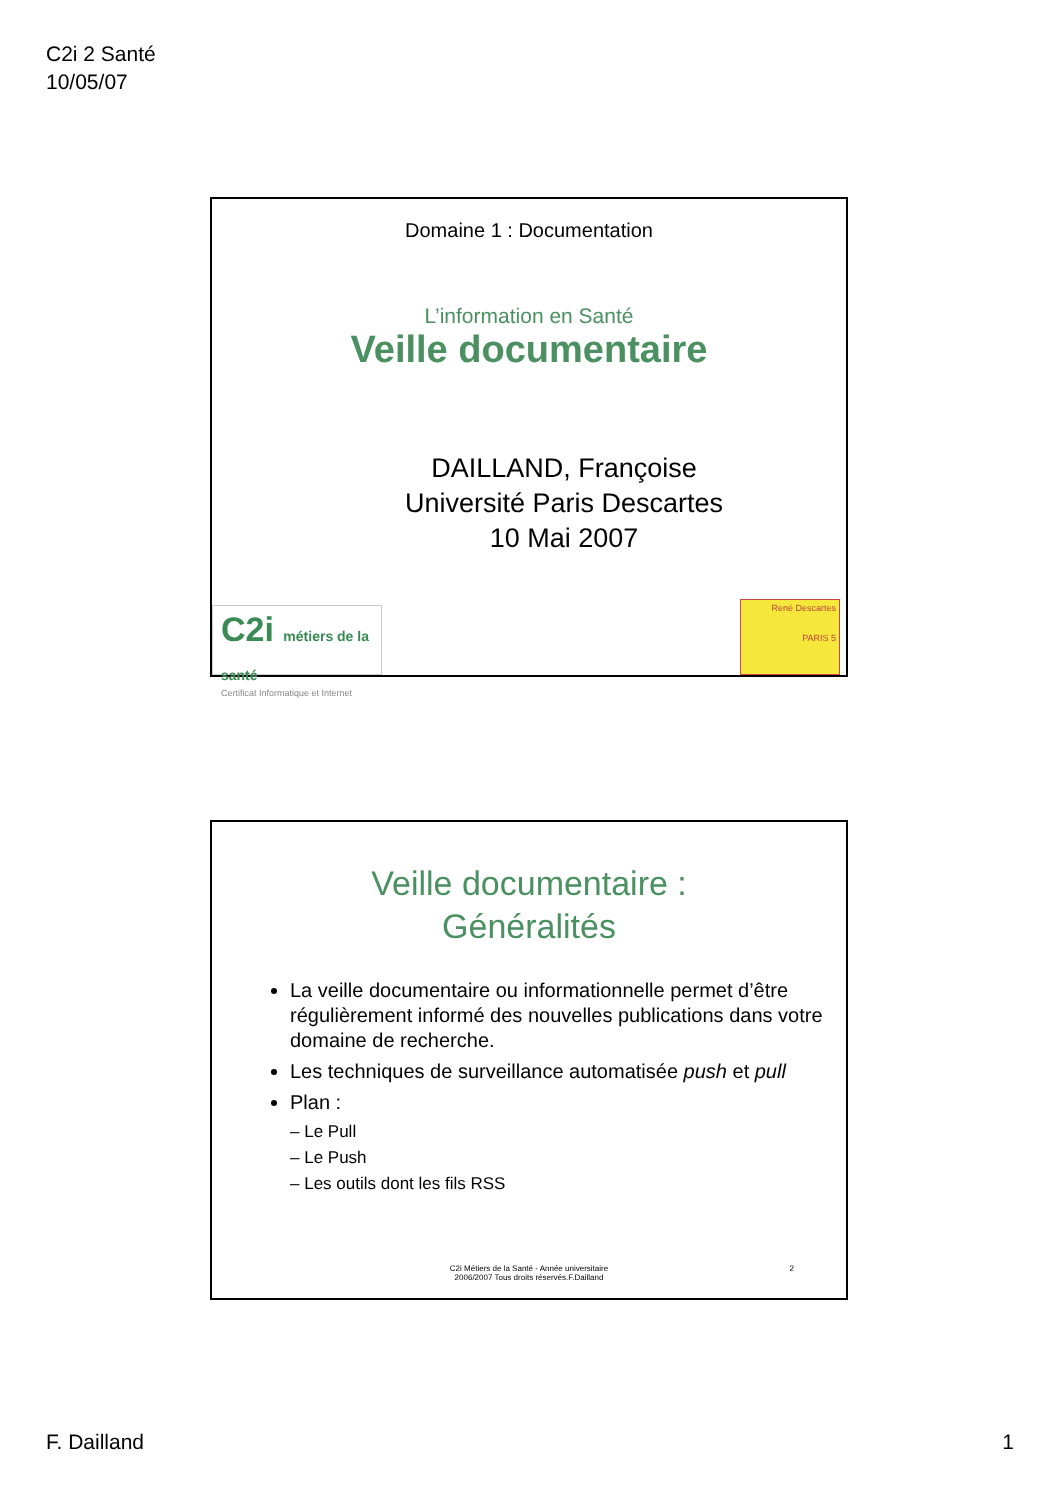C2i 2 Santé
10/05/07
Domaine 1 : Documentation
L’information en Santé
Veille documentaire
DAILLAND, Françoise
Université Paris Descartes
10 Mai 2007
C2i métiers de la santé
Certificat Informatique et Internet
René Descartes
PARIS 5
Veille documentaire :
Généralités
La veille documentaire ou informationnelle permet d’être régulièrement informé des nouvelles publications dans votre domaine de recherche.
Les techniques de surveillance automatisée push et pull
Plan :
– Le Pull
– Le Push
– Les outils dont les fils RSS
C2i Métiers de la Santé - Année universitaire
2006/2007 Tous droits réservés.F.Dailland
2
F. Dailland 1